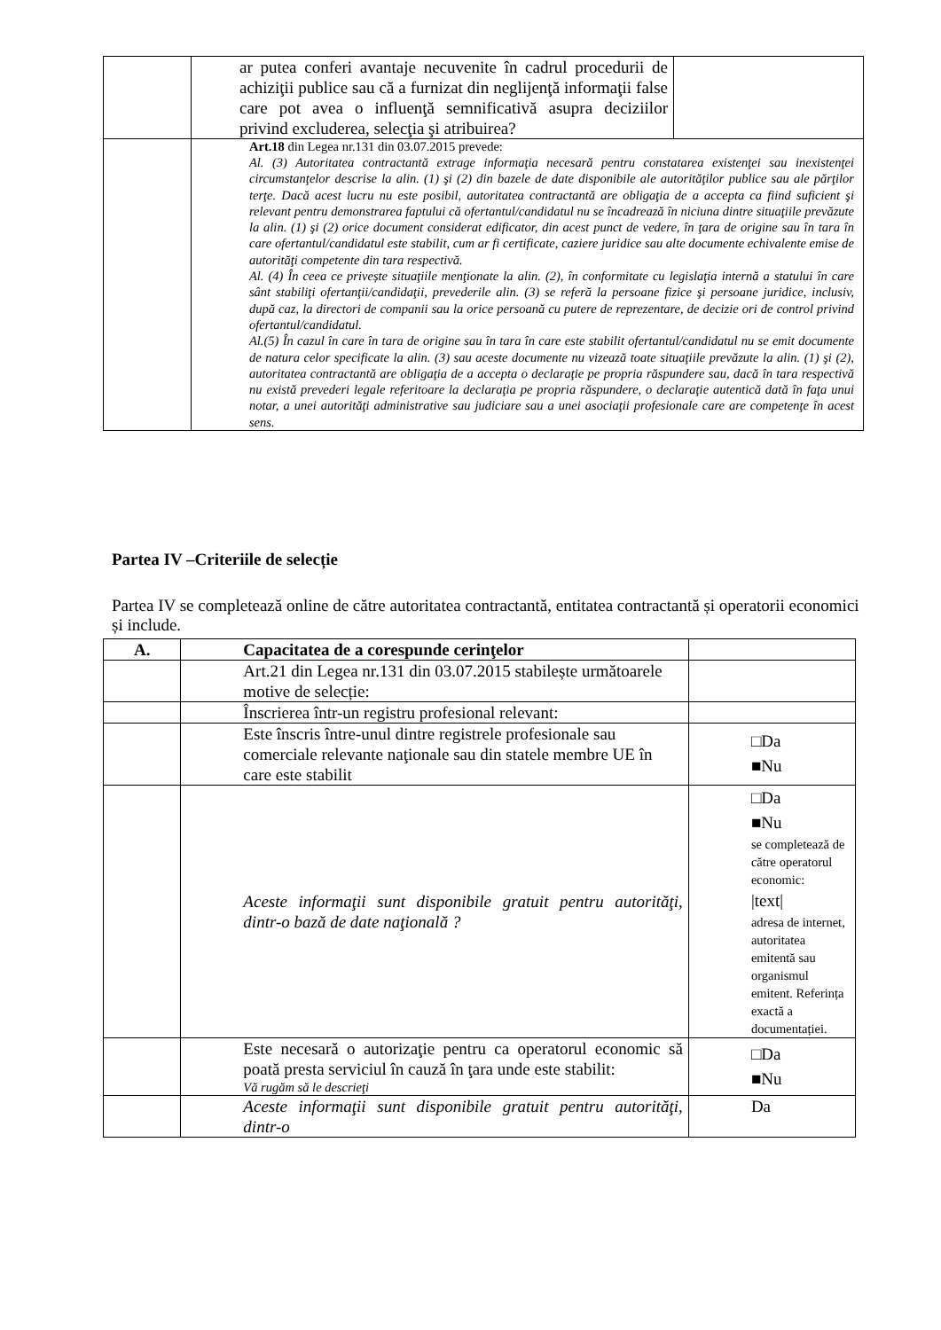| | ar putea conferi avantaje necuvenite în cadrul procedurii de achiziţii publice sau că a furnizat din neglijenţă informaţii false care pot avea o influenţă semnificativă asupra deciziilor privind excluderea, selecţia şi atribuirea? | |
| | Art.18 din Legea nr.131 din 03.07.2015 prevede: Al. (3) Autoritatea contractantă extrage informaţia necesară pentru constatarea existenţei sau inexistenţei circumstanţelor descrise la alin. (1) şi (2) din bazele de date disponibile ale autorităţilor publice sau ale părţilor terţe. Dacă acest lucru nu este posibil, autoritatea contractantă are obligaţia de a accepta ca fiind suficient şi relevant pentru demonstrarea faptului că ofertantul/candidatul nu se încadrează în niciuna dintre situaţiile prevăzute la alin. (1) şi (2) orice document considerat edificator, din acest punct de vedere, în ţara de origine sau în tara în care ofertantul/candidatul este stabilit, cum ar fi certificate, caziere juridice sau alte documente echivalente emise de autorităţi competente din tara respectivă. Al. (4) În ceea ce privește situaţiile menţionate la alin. (2), în conformitate cu legislaţia internă a statului în care sânt stabiliţi ofertanţii/candidaţii, prevederile alin. (3) se referă la persoane fizice şi persoane juridice, inclusiv, după caz, la directori de companii sau la orice persoană cu putere de reprezentare, de decizie ori de control privind ofertantul/candidatul. Al.(5) În cazul în care în tara de origine sau în tara în care este stabilit ofertantul/candidatul nu se emit documente de natura celor specificate la alin. (3) sau aceste documente nu vizează toate situaţiile prevăzute la alin. (1) şi (2), autoritatea contractantă are obligaţia de a accepta o declaraţie pe propria răspundere sau, dacă în tara respectivă nu există prevederi legale referitoare la declaraţia pe propria răspundere, o declaraţie autentică dată în faţa unui notar, a unei autorităţi administrative sau judiciare sau a unei asociaţii profesionale care are competenţe în acest sens. | |
Partea IV –Criteriile de selecție
Partea IV se completează online de către autoritatea contractantă, entitatea contractantă și operatorii economici și include.
| A. | Capacitatea de a corespunde cerinţelor | |
| | Art.21 din Legea nr.131 din 03.07.2015 stabilește următoarele motive de selecție: | |
| | Înscrierea într-un registru profesional relevant: | |
| | Este înscris între-unul dintre registrele profesionale sau comerciale relevante naţionale sau din statele membre UE în care este stabilit | □Da ■Nu |
| | Aceste informaţii sunt disponibile gratuit pentru autorităţi, dintr-o bază de date naţională ? | □Da ■Nu se completează de către operatorul economic: /text/ adresa de internet, autoritatea emitentă sau organismul emitent. Referința exactă a documentației. |
| | Este necesară o autorizaţie pentru ca operatorul economic să poată presta serviciul în cauză în ţara unde este stabilit: Vă rugăm să le descrieţi | □Da ■Nu |
| | Aceste informaţii sunt disponibile gratuit pentru autorităţi, dintr-o | Da |